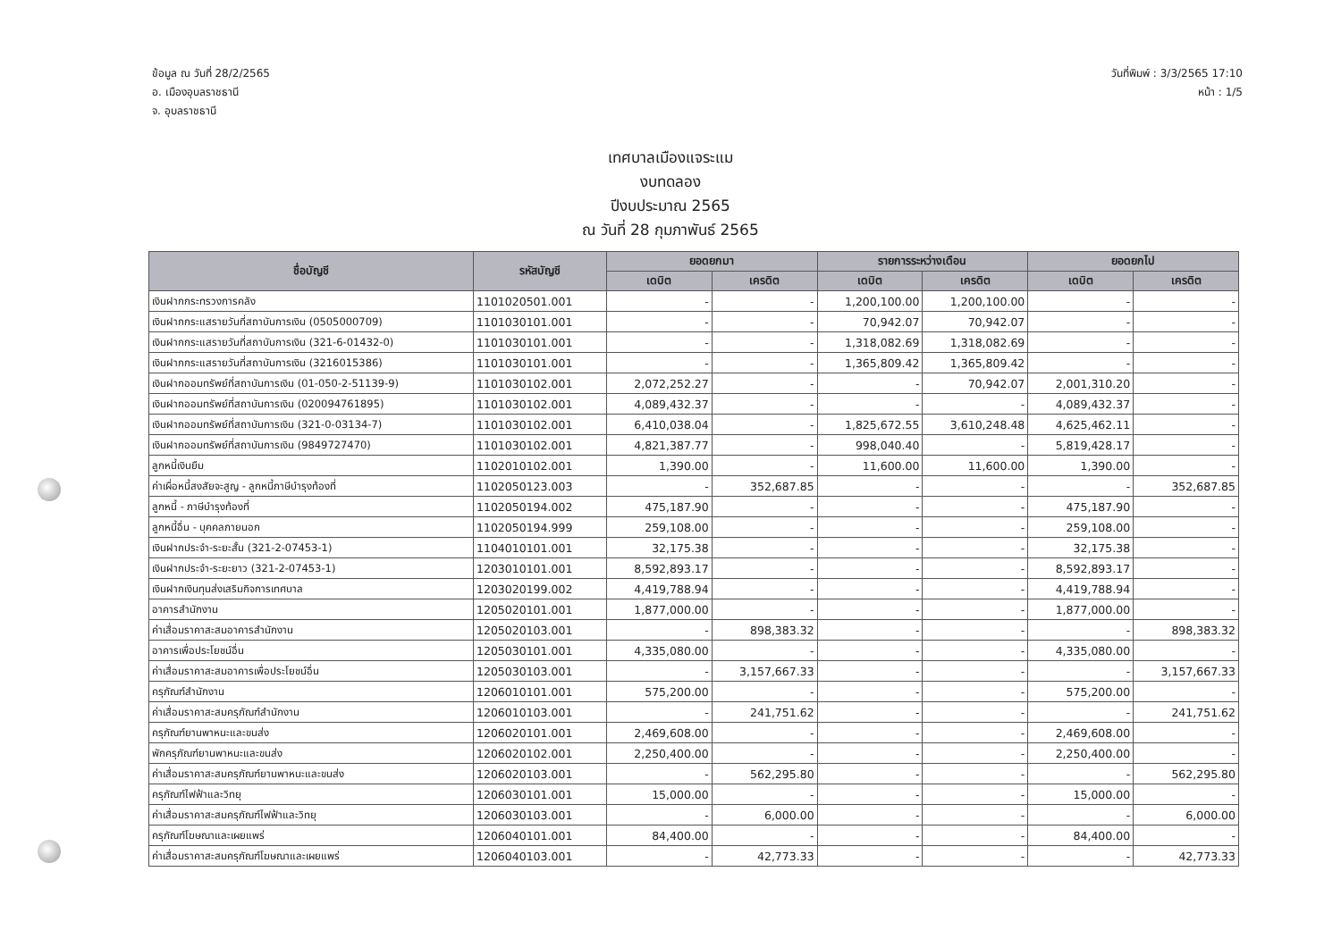ข้อมูล ณ วันที่ 28/2/2565
อ. เมืองอุบลราชธานี
จ. อุบลราชธานี
วันที่พิมพ์ : 3/3/2565 17:10
หน้า : 1/5
เทศบาลเมืองแจระแม
งบทดลอง
ปีงบประมาณ 2565
ณ วันที่ 28 กุมภาพันธ์ 2565
| ชื่อบัญชี | รหัสบัญชี | ยอดยกมา | | รายการระหว่างเดือน | | ยอดยกไป | |
| --- | --- | --- | --- | --- | --- | --- | --- |
| | | เดบิต | เครดิต | เดบิต | เครดิต | เดบิต | เครดิต |
| เงินฝากกระทรวงการคลัง | 1101020501.001 | - | - | 1,200,100.00 | 1,200,100.00 | - | - |
| เงินฝากกระแสรายวันที่สถาบันการเงิน (0505000709) | 1101030101.001 | - | - | 70,942.07 | 70,942.07 | - | - |
| เงินฝากกระแสรายวันที่สถาบันการเงิน (321-6-01432-0) | 1101030101.001 | - | - | 1,318,082.69 | 1,318,082.69 | - | - |
| เงินฝากกระแสรายวันที่สถาบันการเงิน (3216015386) | 1101030101.001 | - | - | 1,365,809.42 | 1,365,809.42 | - | - |
| เงินฝากออมทรัพย์ที่สถาบันการเงิน (01-050-2-51139-9) | 1101030102.001 | 2,072,252.27 | - | - | 70,942.07 | 2,001,310.20 | - |
| เงินฝากออมทรัพย์ที่สถาบันการเงิน (020094761895) | 1101030102.001 | 4,089,432.37 | - | - | - | 4,089,432.37 | - |
| เงินฝากออมทรัพย์ที่สถาบันการเงิน (321-0-03134-7) | 1101030102.001 | 6,410,038.04 | - | 1,825,672.55 | 3,610,248.48 | 4,625,462.11 | - |
| เงินฝากออมทรัพย์ที่สถาบันการเงิน (9849727470) | 1101030102.001 | 4,821,387.77 | - | 998,040.40 | - | 5,819,428.17 | - |
| ลูกหนี้เงินยืม | 1102010102.001 | 1,390.00 | - | 11,600.00 | 11,600.00 | 1,390.00 | - |
| ค่าเผื่อหนี้สงสัยจะสูญ - ลูกหนี้ภาษีบำรุงท้องที่ | 1102050123.003 | - | 352,687.85 | - | - | - | 352,687.85 |
| ลูกหนี้ - ภาษีบำรุงท้องที่ | 1102050194.002 | 475,187.90 | - | - | - | 475,187.90 | - |
| ลูกหนี้อื่น - บุคคลภายนอก | 1102050194.999 | 259,108.00 | - | - | - | 259,108.00 | - |
| เงินฝากประจำ-ระยะสั้น (321-2-07453-1) | 1104010101.001 | 32,175.38 | - | - | - | 32,175.38 | - |
| เงินฝากประจำ-ระยะยาว (321-2-07453-1) | 1203010101.001 | 8,592,893.17 | - | - | - | 8,592,893.17 | - |
| เงินฝากเงินทุนส่งเสริมกิจการเทศบาล | 1203020199.002 | 4,419,788.94 | - | - | - | 4,419,788.94 | - |
| อาคารสำนักงาน | 1205020101.001 | 1,877,000.00 | - | - | - | 1,877,000.00 | - |
| ค่าเสื่อมราคาสะสมอาคารสำนักงาน | 1205020103.001 | - | 898,383.32 | - | - | - | 898,383.32 |
| อาคารเพื่อประโยชน์อื่น | 1205030101.001 | 4,335,080.00 | - | - | - | 4,335,080.00 | - |
| ค่าเสื่อมราคาสะสมอาคารเพื่อประโยชน์อื่น | 1205030103.001 | - | 3,157,667.33 | - | - | - | 3,157,667.33 |
| ครุภัณฑ์สำนักงาน | 1206010101.001 | 575,200.00 | - | - | - | 575,200.00 | - |
| ค่าเสื่อมราคาสะสมครุภัณฑ์สำนักงาน | 1206010103.001 | - | 241,751.62 | - | - | - | 241,751.62 |
| ครุภัณฑ์ยานพาหนะและขนส่ง | 1206020101.001 | 2,469,608.00 | - | - | - | 2,469,608.00 | - |
| พักครุภัณฑ์ยานพาหนะและขนส่ง | 1206020102.001 | 2,250,400.00 | - | - | - | 2,250,400.00 | - |
| ค่าเสื่อมราคาสะสมครุภัณฑ์ยานพาหนะและขนส่ง | 1206020103.001 | - | 562,295.80 | - | - | - | 562,295.80 |
| ครุภัณฑ์ไฟฟ้าและวิทยุ | 1206030101.001 | 15,000.00 | - | - | - | 15,000.00 | - |
| ค่าเสื่อมราคาสะสมครุภัณฑ์ไฟฟ้าและวิทยุ | 1206030103.001 | - | 6,000.00 | - | - | - | 6,000.00 |
| ครุภัณฑ์โฆษณาและเผยแพร่ | 1206040101.001 | 84,400.00 | - | - | - | 84,400.00 | - |
| ค่าเสื่อมราคาสะสมครุภัณฑ์โฆษณาและเผยแพร่ | 1206040103.001 | - | 42,773.33 | - | - | - | 42,773.33 |